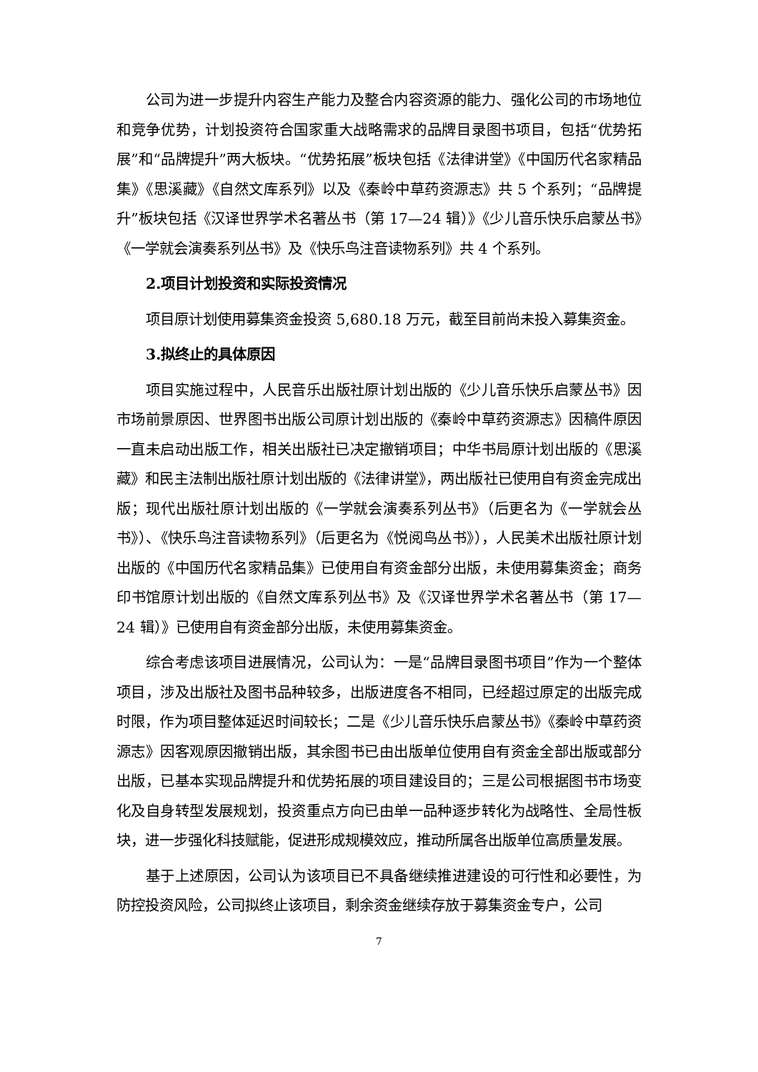公司为进一步提升内容生产能力及整合内容资源的能力、强化公司的市场地位和竞争优势，计划投资符合国家重大战略需求的品牌目录图书项目，包括“优势拓展”和“品牌提升”两大板块。“优势拓展”板块包括《法律讲堂》《中国历代名家精品集》《思溪藏》《自然文库系列》以及《秦岭中草药资源志》共 5 个系列；“品牌提升”板块包括《汉译世界学术名著丛书（第 17—24 辑）》《少儿音乐快乐启蒙丛书》《一学就会演奏系列丛书》及《快乐鸟注音读物系列》共 4 个系列。
2.项目计划投资和实际投资情况
项目原计划使用募集资金投资 5,680.18 万元，截至目前尚未投入募集资金。
3.拟终止的具体原因
项目实施过程中，人民音乐出版社原计划出版的《少儿音乐快乐启蒙丛书》因市场前景原因、世界图书出版公司原计划出版的《秦岭中草药资源志》因稿件原因一直未启动出版工作，相关出版社已决定撤销项目；中华书局原计划出版的《思溪藏》和民主法制出版社原计划出版的《法律讲堂》，两出版社已使用自有资金完成出版；现代出版社原计划出版的《一学就会演奏系列丛书》（后更名为《一学就会丛书》）、《快乐鸟注音读物系列》（后更名为《悦阅鸟丛书》），人民美术出版社原计划出版的《中国历代名家精品集》已使用自有资金部分出版，未使用募集资金；商务印书馆原计划出版的《自然文库系列丛书》及《汉译世界学术名著丛书（第 17—24 辑）》已使用自有资金部分出版，未使用募集资金。
综合考虑该项目进展情况，公司认为：一是“品牌目录图书项目”作为一个整体项目，涉及出版社及图书品种较多，出版进度各不相同，已经超过原定的出版完成时限，作为项目整体延迟时间较长；二是《少儿音乐快乐启蒙丛书》《秦岭中草药资源志》因客观原因撤销出版，其余图书已由出版单位使用自有资金全部出版或部分出版，已基本实现品牌提升和优势拓展的项目建设目的；三是公司根据图书市场变化及自身转型发展规划，投资重点方向已由单一品种逐步转化为战略性、全局性板块，进一步强化科技赋能，促进形成规模效应，推动所属各出版单位高质量发展。
基于上述原因，公司认为该项目已不具备继续推进建设的可行性和必要性，为防控投资风险，公司拟终止该项目，剩余资金继续存放于募集资金专户，公司
7